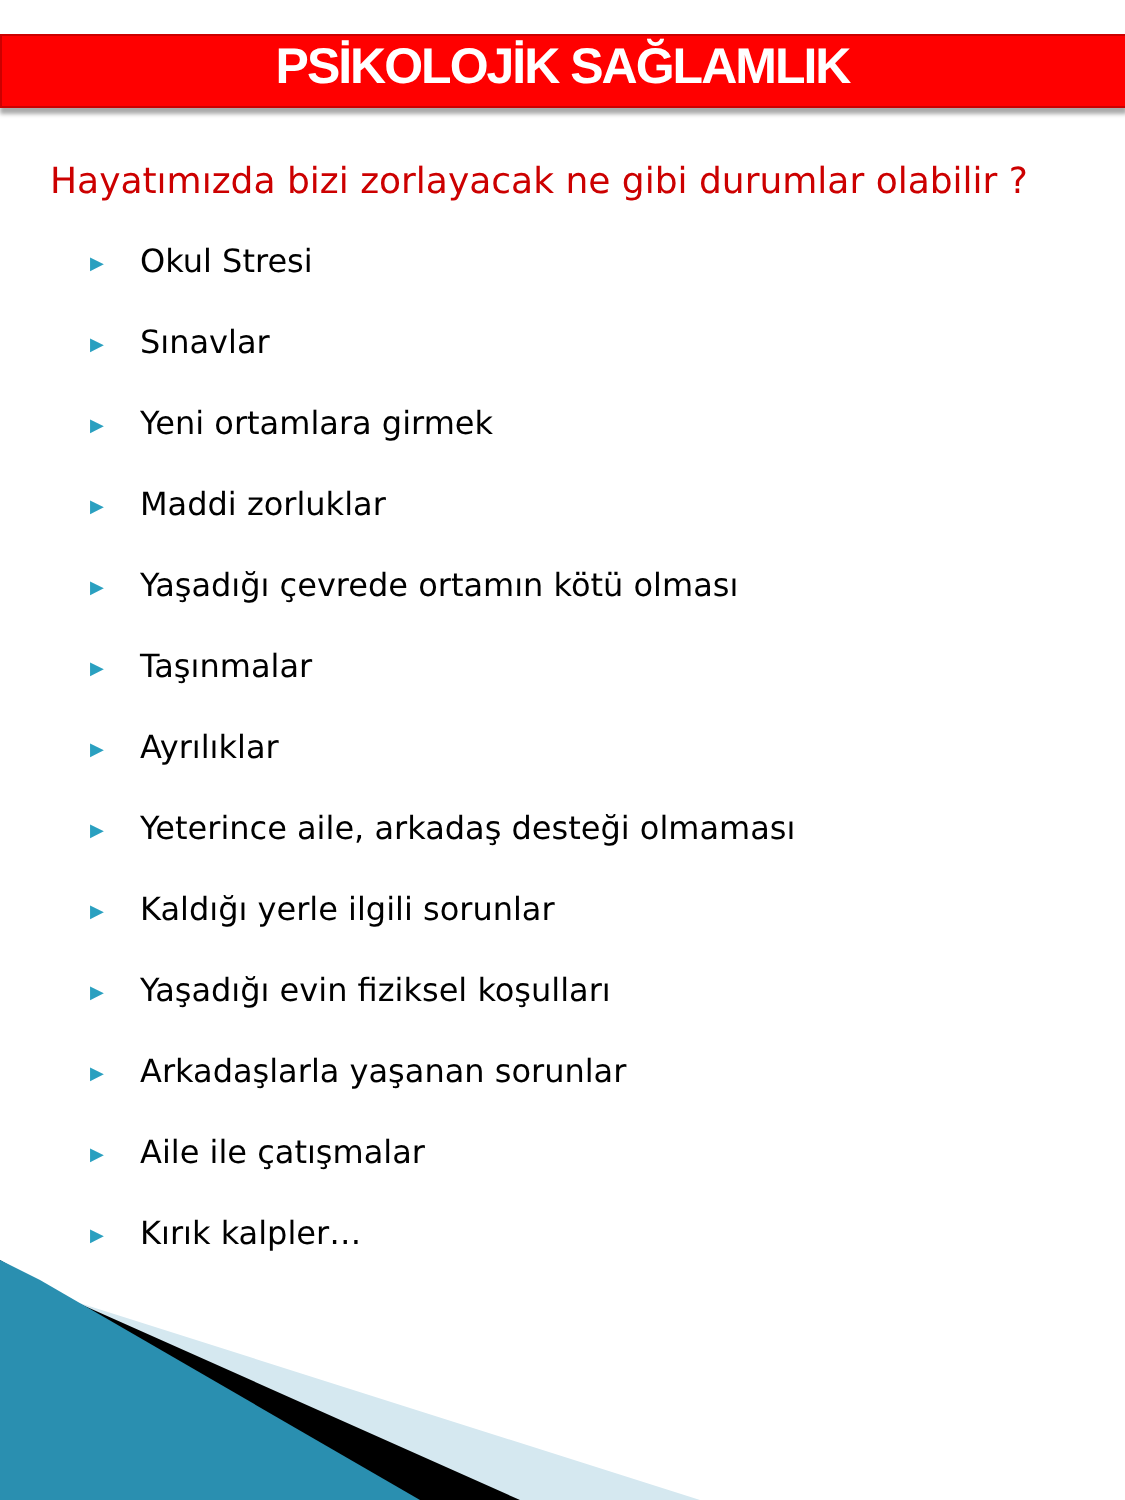PSİKOLOJİK SAĞLAMLIK
Hayatımızda bizi zorlayacak ne gibi durumlar olabilir ?
▶ Okul Stresi
▶ Sınavlar
▶ Yeni ortamlara girmek
▶ Maddi zorluklar
▶ Yaşadığı çevrede ortamın kötü olması
▶ Taşınmalar
▶ Ayrılıklar
▶ Yeterince aile, arkadaş desteği olmaması
▶ Kaldığı yerle ilgili sorunlar
▶ Yaşadığı evin fiziksel koşulları
▶ Arkadaşlarla yaşanan sorunlar
▶ Aile ile çatışmalar
▶ Kırık kalpler…